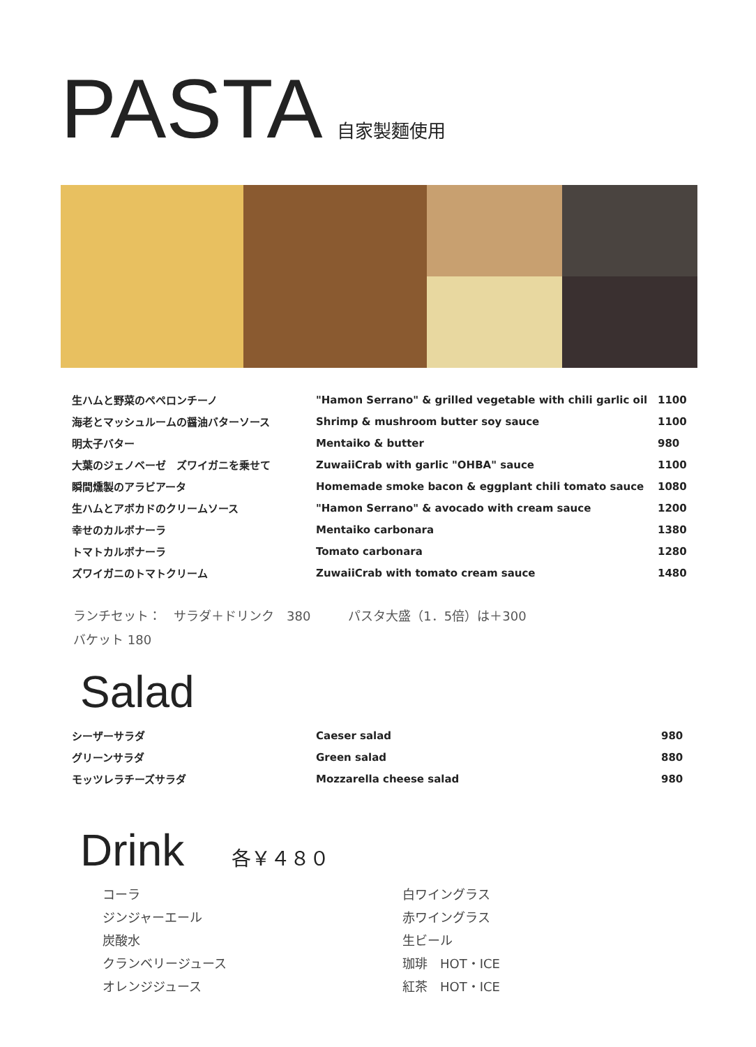PASTA 自家製麵使用
| 生ハムと野菜のペペロンチーノ | "Hamon Serrano" & grilled vegetable with chili garlic oil | 1100 |
| 海老とマッシュルームの醤油バターソース | Shrimp & mushroom butter soy sauce | 1100 |
| 明太子バター | Mentaiko & butter | 980 |
| 大葉のジェノベーゼ ズワイガニを乗せて | ZuwaiiCrab with garlic "OHBA" sauce | 1100 |
| 瞬間燻製のアラビアータ | Homemade smoke bacon & eggplant chili tomato sauce | 1080 |
| 生ハムとアボカドのクリームソース | "Hamon Serrano" & avocado with cream sauce | 1200 |
| 幸せのカルボナーラ | Mentaiko carbonara | 1380 |
| トマトカルボナーラ | Tomato carbonara | 1280 |
| ズワイガニのトマトクリーム | ZuwaiiCrab with tomato cream sauce | 1480 |
ランチセット：　サラダ＋ドリンク　380　　　パスタ大盛（1．5倍）は＋300
バケット 180
Salad
| シーザーサラダ | Caeser salad | 980 |
| グリーンサラダ | Green salad | 880 |
| モッツレラチーズサラダ | Mozzarella cheese salad | 980 |
Drink 各￥４８０
コーラ
ジンジャーエール
炭酸水
クランベリージュース
オレンジジュース
白ワイングラス
赤ワイングラス
生ビール
珈琲　HOT・ICE
紅茶　HOT・ICE